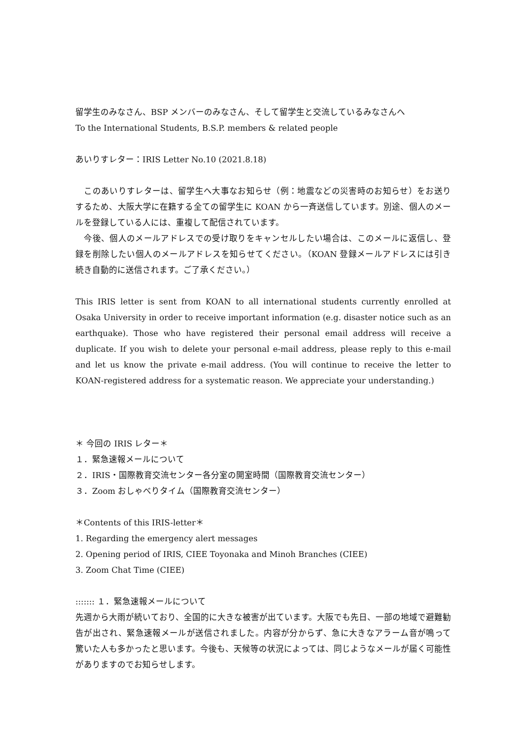留学生のみなさん、BSP メンバーのみなさん、そして留学生と交流しているみなさんへ
To the International Students, B.S.P. members & related people
あいりすレター：IRIS Letter No.10 (2021.8.18)
　このあいりすレターは、留学生へ大事なお知らせ（例：地震などの災害時のお知らせ）をお送りするため、大阪大学に在籍する全ての留学生に KOAN から一斉送信しています。別途、個人のメールを登録している人には、重複して配信されています。
　今後、個人のメールアドレスでの受け取りをキャンセルしたい場合は、このメールに返信し、登録を削除したい個人のメールアドレスを知らせてください。（KOAN 登録メールアドレスには引き続き自動的に送信されます。ご了承ください。）
This IRIS letter is sent from KOAN to all international students currently enrolled at Osaka University in order to receive important information (e.g. disaster notice such as an earthquake). Those who have registered their personal email address will receive a duplicate. If you wish to delete your personal e-mail address, please reply to this e-mail and let us know the private e-mail address. (You will continue to receive the letter to KOAN-registered address for a systematic reason. We appreciate your understanding.)
＊ 今回の IRIS レター＊
１．緊急速報メールについて
２．IRIS・国際教育交流センター各分室の開室時間（国際教育交流センター）
３．Zoom おしゃべりタイム（国際教育交流センター）
＊Contents of this IRIS-letter＊
1. Regarding the emergency alert messages
2. Opening period of IRIS, CIEE Toyonaka and Minoh Branches (CIEE)
3. Zoom Chat Time (CIEE)
::::::: １．緊急速報メールについて
先週から大雨が続いており、全国的に大きな被害が出ています。大阪でも先日、一部の地域で避難勧告が出され、緊急速報メールが送信されました。内容が分からず、急に大きなアラーム音が鳴って驚いた人も多かったと思います。今後も、天候等の状況によっては、同じようなメールが届く可能性がありますのでお知らせします。